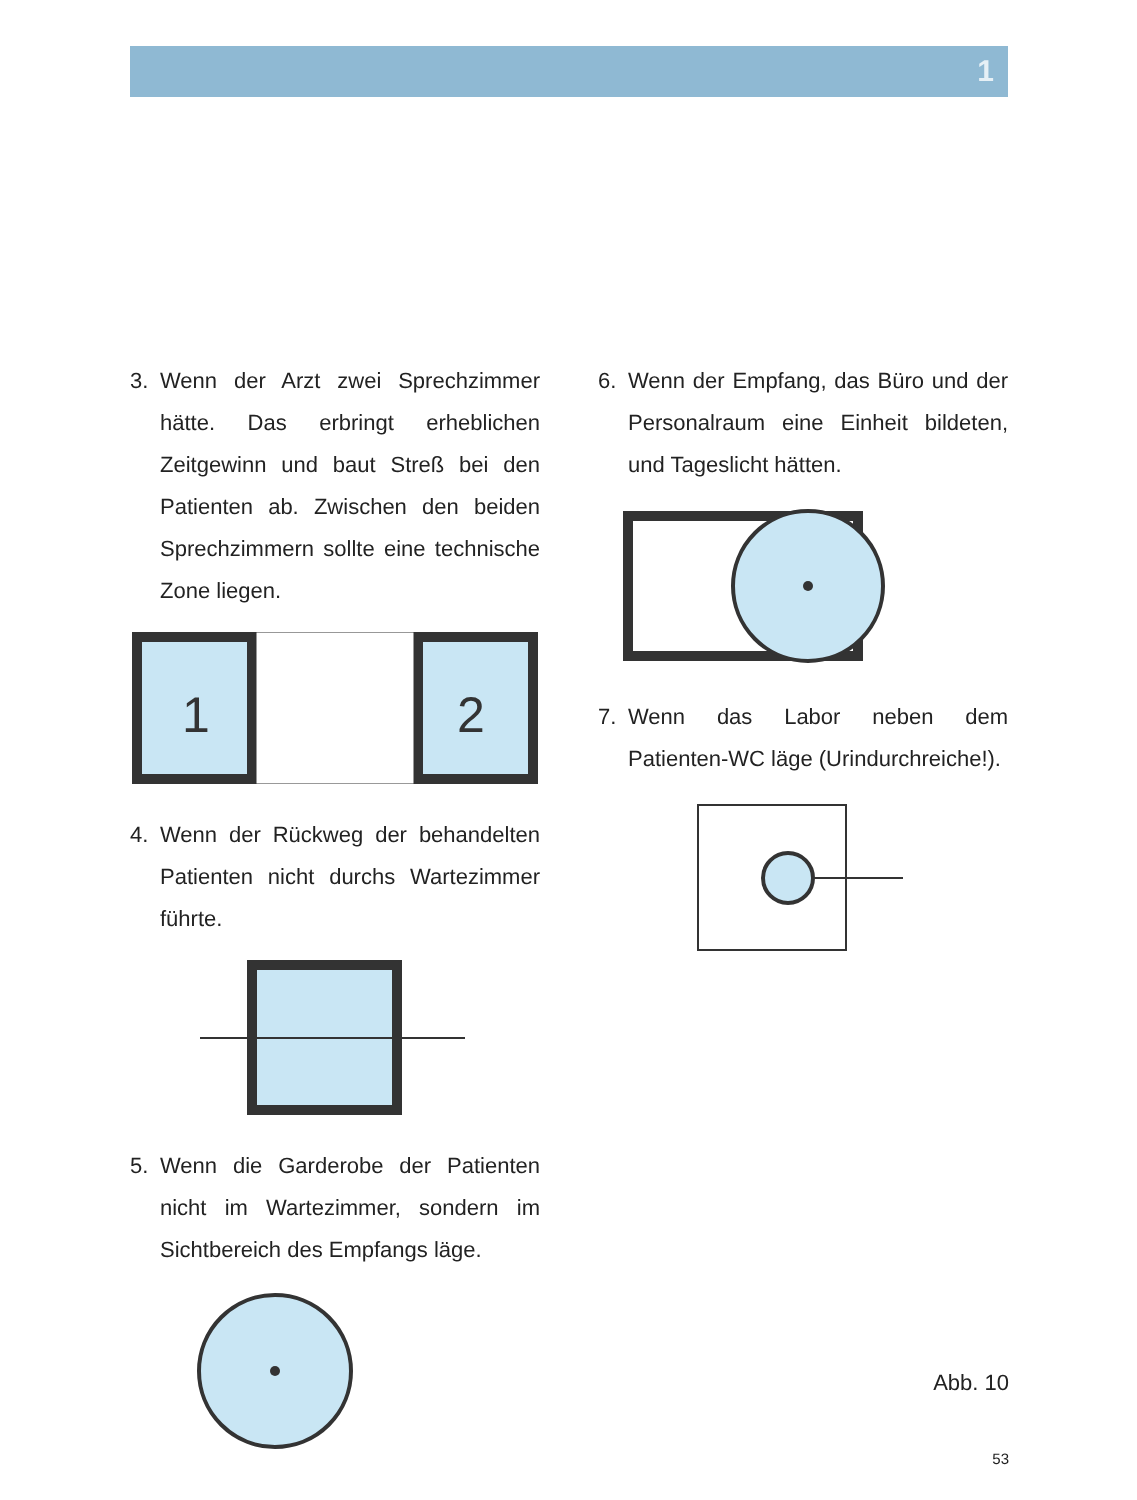1
3. Wenn der Arzt zwei Sprechzimmer hätte. Das erbringt erheblichen Zeitgewinn und baut Streß bei den Patienten ab. Zwischen den beiden Sprechzimmern sollte eine technische Zone liegen.
1
2
4. Wenn der Rückweg der behandelten Patienten nicht durchs Wartezimmer führte.
5. Wenn die Garderobe der Patienten nicht im Wartezimmer, sondern im Sichtbereich des Empfangs läge.
6. Wenn der Empfang, das Büro und der Personalraum eine Einheit bildeten, und Tageslicht hätten.
7. Wenn das Labor neben dem Patienten-WC läge (Urindurchreiche!).
Abb. 10
53